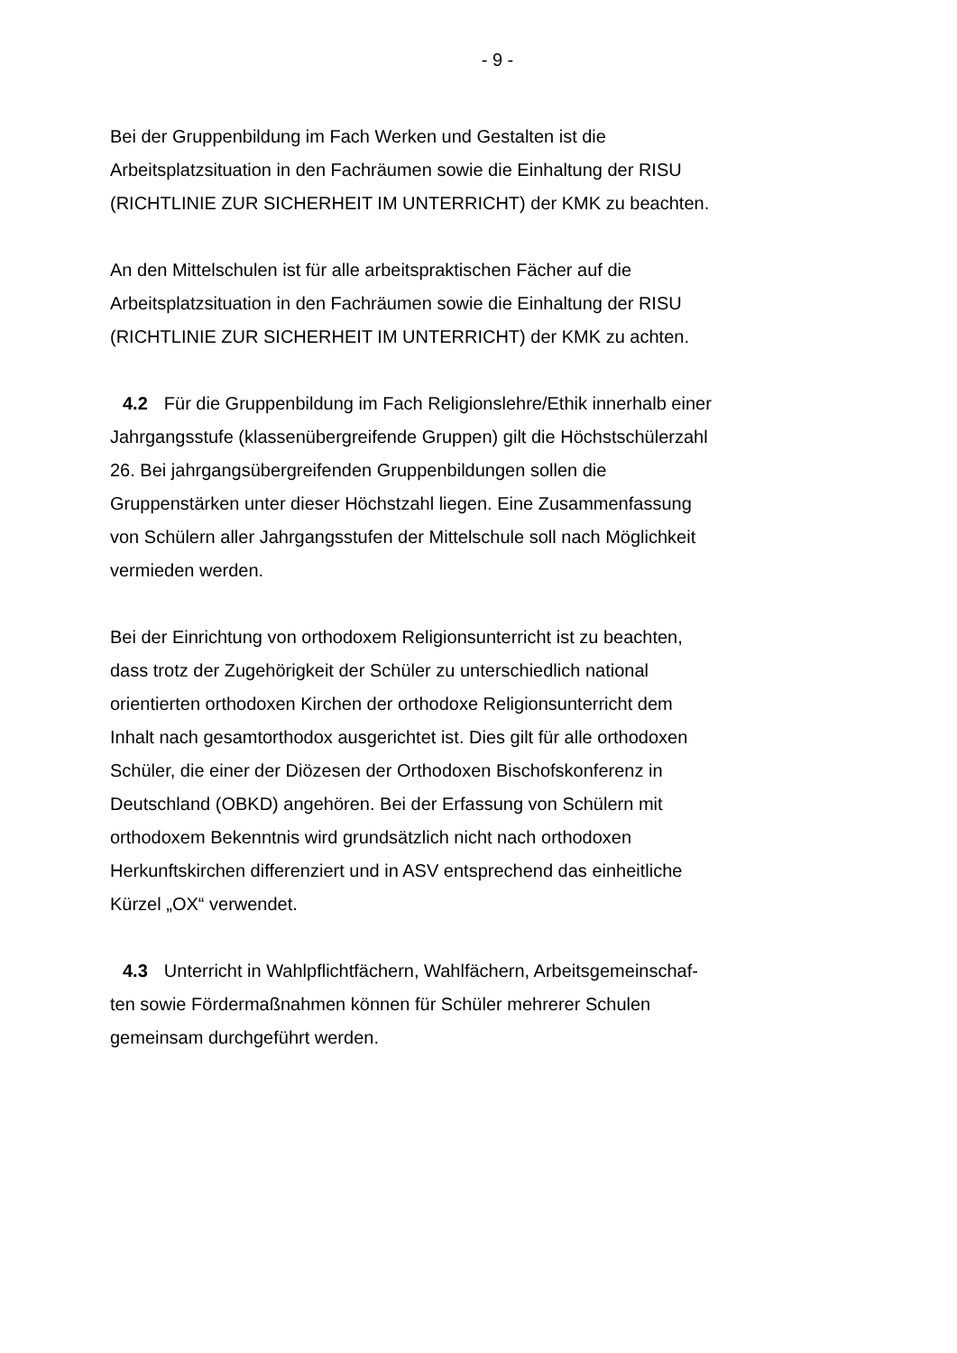- 9 -
Bei der Gruppenbildung im Fach Werken und Gestalten ist die
Arbeitsplatzsituation in den Fachräumen sowie die Einhaltung der RISU
(RICHTLINIE ZUR SICHERHEIT IM UNTERRICHT) der KMK zu beachten.
An den Mittelschulen ist für alle arbeitspraktischen Fächer auf die
Arbeitsplatzsituation in den Fachräumen sowie die Einhaltung der RISU
(RICHTLINIE ZUR SICHERHEIT IM UNTERRICHT) der KMK zu achten.
4.2 Für die Gruppenbildung im Fach Religionslehre/Ethik innerhalb einer
Jahrgangsstufe (klassenübergreifende Gruppen) gilt die Höchstschülerzahl
26. Bei jahrgangsübergreifenden Gruppenbildungen sollen die
Gruppenstärken unter dieser Höchstzahl liegen. Eine Zusammenfassung
von Schülern aller Jahrgangsstufen der Mittelschule soll nach Möglichkeit
vermieden werden.
Bei der Einrichtung von orthodoxem Religionsunterricht ist zu beachten,
dass trotz der Zugehörigkeit der Schüler zu unterschiedlich national
orientierten orthodoxen Kirchen der orthodoxe Religionsunterricht dem
Inhalt nach gesamtorthodox ausgerichtet ist. Dies gilt für alle orthodoxen
Schüler, die einer der Diözesen der Orthodoxen Bischofskonferenz in
Deutschland (OBKD) angehören. Bei der Erfassung von Schülern mit
orthodoxem Bekenntnis wird grundsätzlich nicht nach orthodoxen
Herkunftskirchen differenziert und in ASV entsprechend das einheitliche
Kürzel „OX“ verwendet.
4.3 Unterricht in Wahlpflichtfächern, Wahlfächern, Arbeitsgemeinschaf-
ten sowie Fördermaßnahmen können für Schüler mehrerer Schulen
gemeinsam durchgeführt werden.